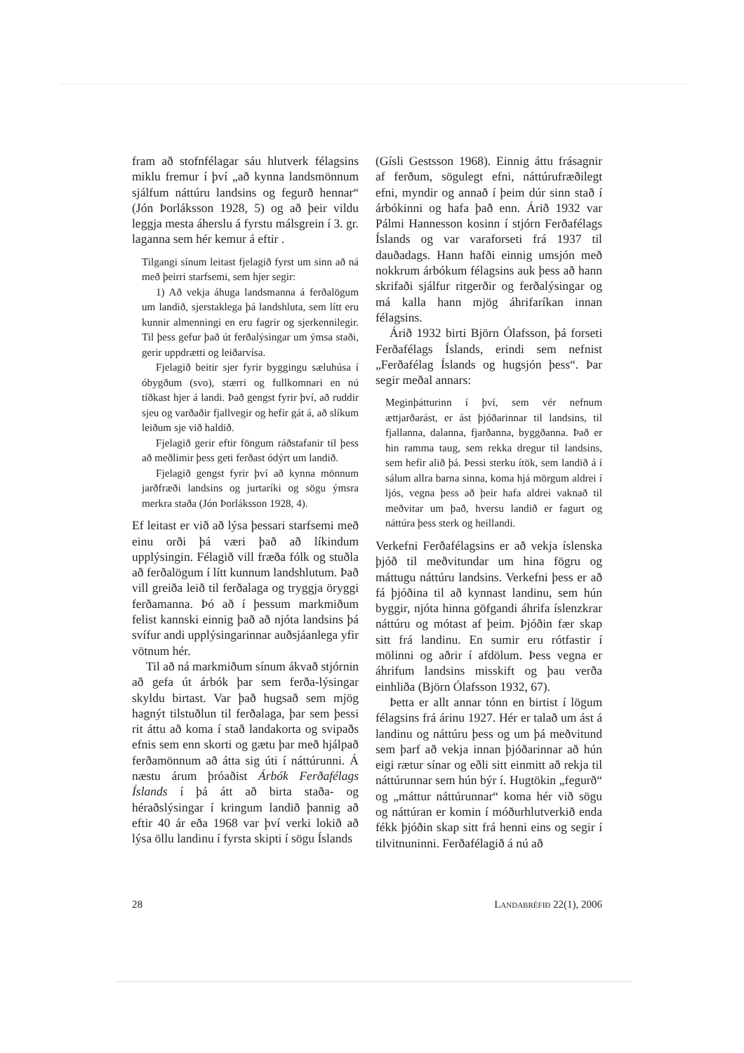fram að stofnfélagar sáu hlutverk félagsins miklu fremur í því „að kynna landsmönnum sjálfum náttúru landsins og fegurð hennar“ (Jón Þorláksson 1928, 5) og að þeir vildu leggja mesta áherslu á fyrstu málsgrein í 3. gr. laganna sem hér kemur á eftir .
Tilgangi sínum leitast fjelagið fyrst um sinn að ná með þeirri starfsemi, sem hjer segir:
1) Að vekja áhuga landsmanna á ferðalögum um landið, sjerstaklega þá landshluta, sem lítt eru kunnir almenningi en eru fagrir og sjerkennilegir. Til þess gefur það út ferðalýsingar um ýmsa staði, gerir uppdrætti og leiðarvísa.
Fjelagið beitir sjer fyrir byggingu sæluhúsa í óbygðum (svo), stærri og fullkomnari en nú tíðkast hjer á landi. Það gengst fyrir því, að ruddir sjeu og varðaðir fjallvegir og hefir gát á, að slíkum leiðum sje við haldið.
Fjelagið gerir eftir föngum ráðstafanir til þess að meðlimir þess geti ferðast ódýrt um landið.
Fjelagið gengst fyrir því að kynna mönnum jarðfræði landsins og jurtaríki og sögu ýmsra merkra staða (Jón Þorláksson 1928, 4).
Ef leitast er við að lýsa þessari starfsemi með einu orði þá væri það að líkindum upplýsingin. Félagið vill fræða fólk og stuðla að ferðalögum í lítt kunnum landshlutum. Það vill greiða leið til ferðalaga og tryggja öryggi ferðamanna. Þó að í þessum markmiðum felist kannski einnig það að njóta landsins þá svífur andi upplýsingarinnar auðsjáanlega yfir vötnum hér.
Til að ná markmiðum sínum ákvað stjórnin að gefa út árbók þar sem ferða-lýsingar skyldu birtast. Var það hugsað sem mjög hagnýt tilstuðlun til ferðalaga, þar sem þessi rit áttu að koma í stað landakorta og svipaðs efnis sem enn skorti og gætu þar með hjálpað ferðamönnum að átta sig úti í náttúrunni. Á næstu árum þróaðist Árbók Ferðafélags Íslands í þá átt að birta staða- og héraðslýsingar í kringum landið þannig að eftir 40 ár eða 1968 var því verki lokið að lýsa öllu landinu í fyrsta skipti í sögu Íslands
(Gísli Gestsson 1968). Einnig áttu frásagnir af ferðum, sögulegt efni, náttúrufræðilegt efni, myndir og annað í þeim dúr sinn stað í árbókinni og hafa það enn. Árið 1932 var Pálmi Hannesson kosinn í stjórn Ferðafélags Íslands og var varaforseti frá 1937 til dauðadags. Hann hafði einnig umsjón með nokkrum árbókum félagsins auk þess að hann skrifaði sjálfur ritgerðir og ferðalýsingar og má kalla hann mjög áhrifaríkan innan félagsins.
Árið 1932 birti Björn Ólafsson, þá forseti Ferðafélags Íslands, erindi sem nefnist „Ferðafélag Íslands og hugsjón þess“. Þar segir meðal annars:
Meginþátturinn í því, sem vér nefnum ættjarðarást, er ást þjóðarinnar til landsins, til fjallanna, dalanna, fjarðanna, byggðanna. Það er hin ramma taug, sem rekka dregur til landsins, sem hefir alið þá. Þessi sterku ítök, sem landið á í sálum allra barna sinna, koma hjá mörgum aldrei í ljós, vegna þess að þeir hafa aldrei vaknað til meðvitar um það, hversu landið er fagurt og náttúra þess sterk og heillandi.
Verkefni Ferðafélagsins er að vekja íslenska þjóð til meðvitundar um hina fögru og máttugu náttúru landsins. Verkefni þess er að fá þjóðina til að kynnast landinu, sem hún byggir, njóta hinna göfgandi áhrifa íslenzkrar náttúru og mótast af þeim. Þjóðin fær skap sitt frá landinu. En sumir eru rótfastir í mölinni og aðrir í afdölum. Þess vegna er áhrifum landsins misskift og þau verða einhliða (Björn Ólafsson 1932, 67).
Þetta er allt annar tónn en birtist í lögum félagsins frá árinu 1927. Hér er talað um ást á landinu og náttúru þess og um þá meðvitund sem þarf að vekja innan þjóðarinnar að hún eigi rætur sínar og eðli sitt einmitt að rekja til náttúrunnar sem hún býr í. Hugtökin „fegurð“ og „máttur náttúrunnar“ koma hér við sögu og náttúran er komin í móðurhlutverkið enda fékk þjóðin skap sitt frá henni eins og segir í tilvitnuninni. Ferðafélagið á nú að
28 LANDABRÉFIÐ 22(1), 2006